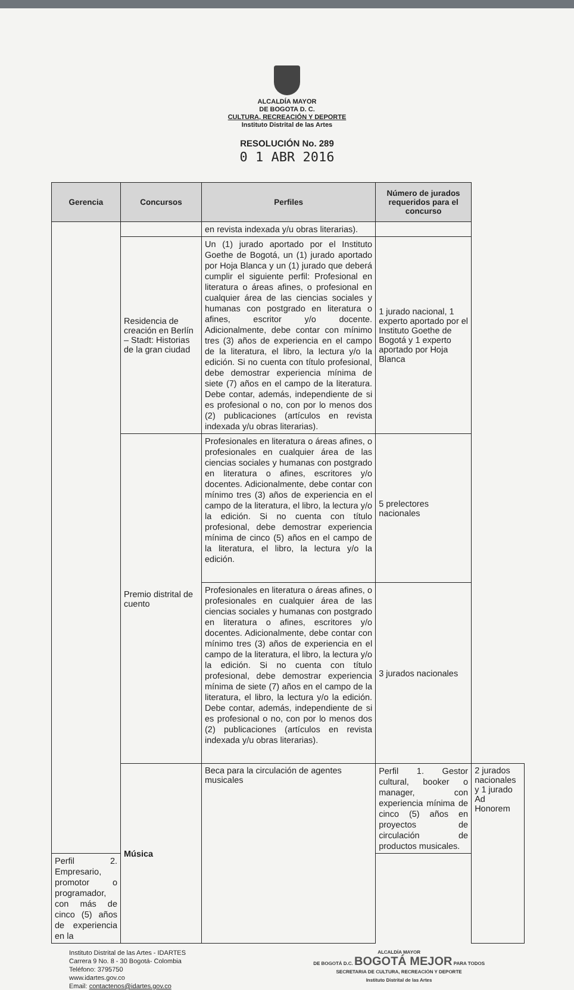ALCALDÍA MAYOR
DE BOGOTA D. C.
CULTURA, RECREACIÓN Y DEPORTE
Instituto Distrital de las Artes
RESOLUCIÓN No. 289
0 1 ABR 2016
| Gerencia | Concursos | Perfiles | Número de jurados requeridos para el concurso | |
| --- | --- | --- | --- | --- |
| | | en revista indexada y/u obras literarias). | | |
| | Residencia de creación en Berlín – Stadt: Historias de la gran ciudad | Un (1) jurado aportado por el Instituto Goethe de Bogotá, un (1) jurado aportado por Hoja Blanca y un (1) jurado que deberá cumplir el siguiente perfil: Profesional en literatura o áreas afines, o profesional en cualquier área de las ciencias sociales y humanas con postgrado en literatura o afines, escritor y/o docente. Adicionalmente, debe contar con mínimo tres (3) años de experiencia en el campo de la literatura, el libro, la lectura y/o la edición. Si no cuenta con título profesional, debe demostrar experiencia mínima de siete (7) años en el campo de la literatura. Debe contar, además, independiente de si es profesional o no, con por lo menos dos (2) publicaciones (artículos en revista indexada y/u obras literarias). | 1 jurado nacional, 1 experto aportado por el Instituto Goethe de Bogotá y 1 experto aportado por Hoja Blanca | |
| | Premio distrital de cuento | Profesionales en literatura o áreas afines, o profesionales en cualquier área de las ciencias sociales y humanas con postgrado en literatura o afines, escritores y/o docentes. Adicionalmente, debe contar con mínimo tres (3) años de experiencia en el campo de la literatura, el libro, la lectura y/o la edición. Si no cuenta con título profesional, debe demostrar experiencia mínima de cinco (5) años en el campo de la literatura, el libro, la lectura y/o la edición. | 5 prelectores nacionales | |
| | | Profesionales en literatura o áreas afines, o profesionales en cualquier área de las ciencias sociales y humanas con postgrado en literatura o afines, escritores y/o docentes. Adicionalmente, debe contar con mínimo tres (3) años de experiencia en el campo de la literatura, el libro, la lectura y/o la edición. Si no cuenta con título profesional, debe demostrar experiencia mínima de siete (7) años en el campo de la literatura, el libro, la lectura y/o la edición. Debe contar, además, independiente de si es profesional o no, con por lo menos dos (2) publicaciones (artículos en revista indexada y/u obras literarias). | 3 jurados nacionales | |
| | Música | Beca para la circulación de agentes musicales | Perfil 1. Gestor cultural, booker o manager, con experiencia mínima de cinco (5) años en proyectos de circulación de productos musicales. | 2 jurados nacionales y 1 jurado Ad Honorem |
| Perfil 2. Empresario, promotor o programador, con más de cinco (5) años de experiencia en la | | | | |
Instituto Distrital de las Artes - IDARTES
Carrera 9 No. 8 - 30 Bogotá- Colombia
Teléfono: 3795750
www.idartes.gov.co
Email: contactenos@idartes.gov.co
ALCALDÍA MAYOR
DE BOGOTÁ D.C. BOGOTÁ MEJOR PARA TODOS
SECRETARIA DE CULTURA, RECREACIÓN Y DEPORTE
Instituto Distrital de las Artes